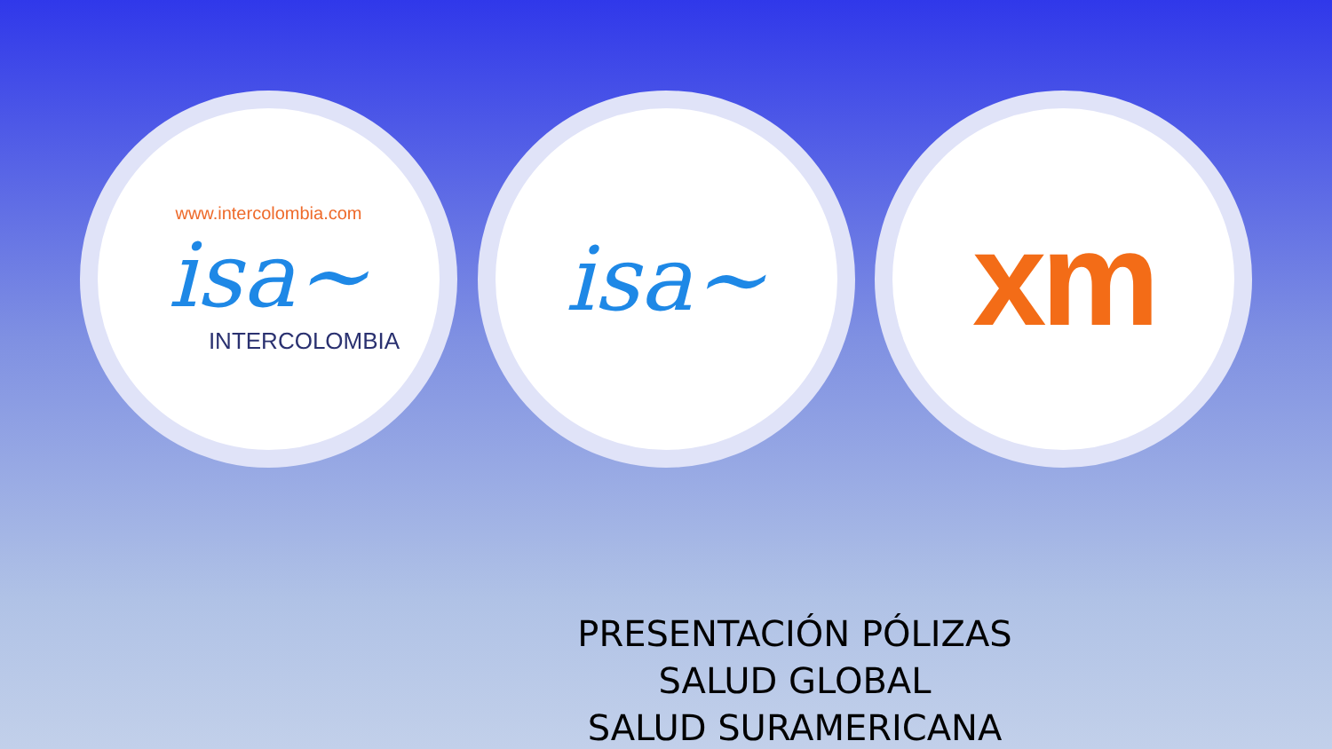www.intercolombia.com
isa~
INTERCOLOMBIA
isa~
xm
PRESENTACIÓN PÓLIZAS
SALUD GLOBAL
SALUD SURAMERICANA